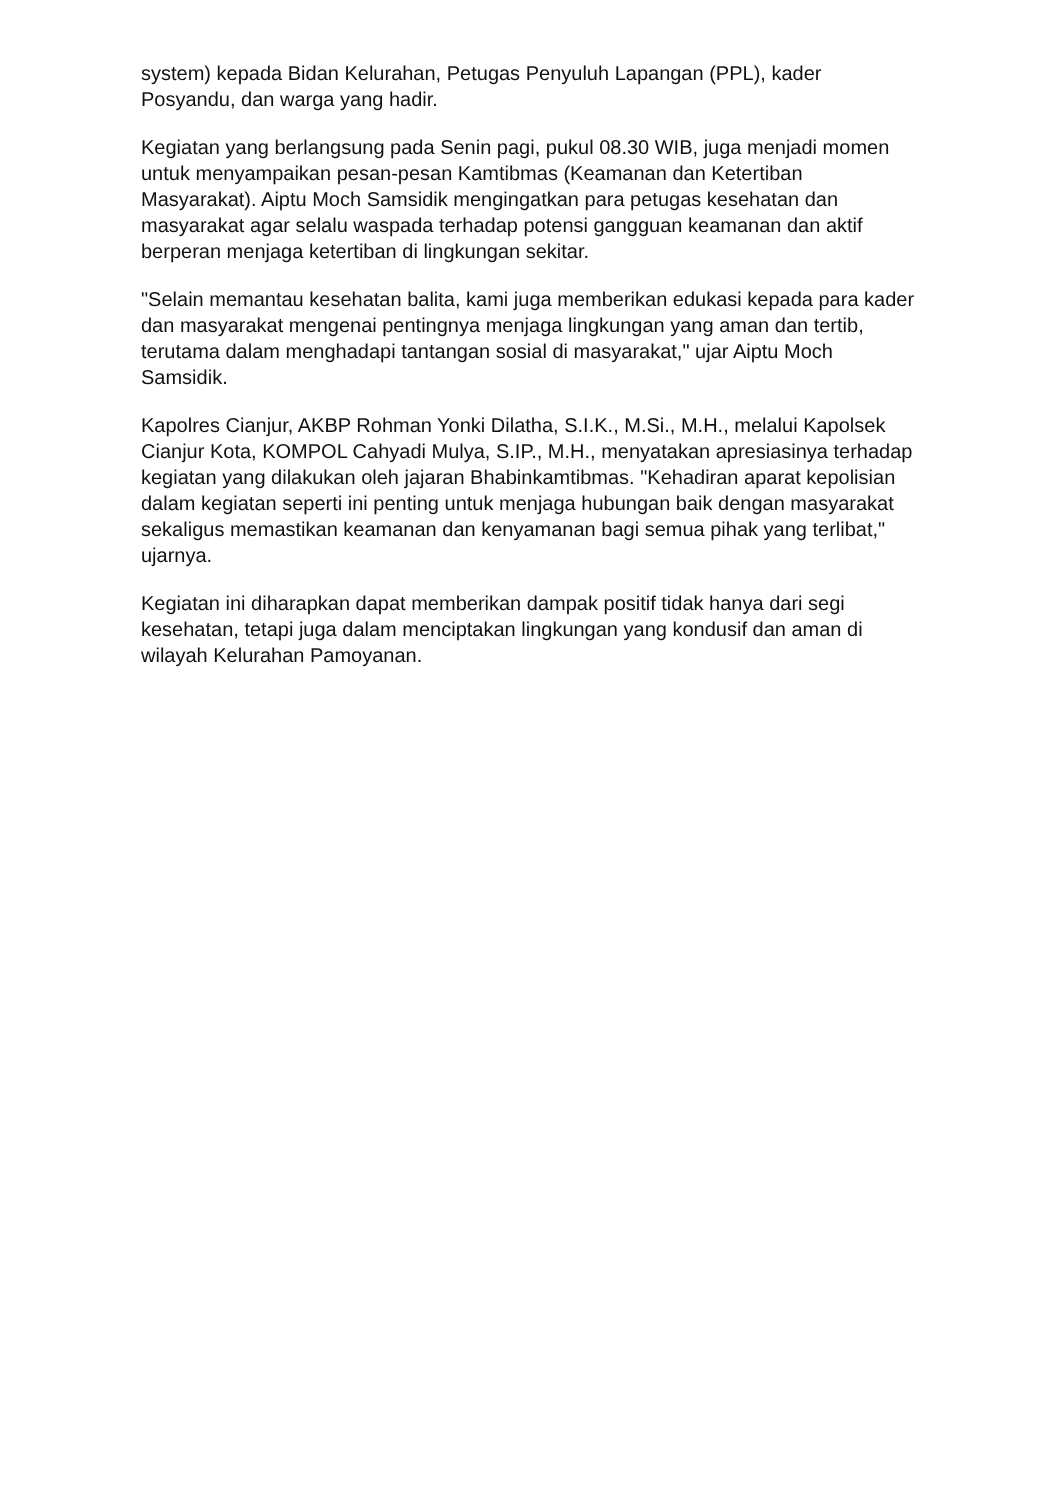system) kepada Bidan Kelurahan, Petugas Penyuluh Lapangan (PPL), kader Posyandu, dan warga yang hadir.
Kegiatan yang berlangsung pada Senin pagi, pukul 08.30 WIB, juga menjadi momen untuk menyampaikan pesan-pesan Kamtibmas (Keamanan dan Ketertiban Masyarakat). Aiptu Moch Samsidik mengingatkan para petugas kesehatan dan masyarakat agar selalu waspada terhadap potensi gangguan keamanan dan aktif berperan menjaga ketertiban di lingkungan sekitar.
"Selain memantau kesehatan balita, kami juga memberikan edukasi kepada para kader dan masyarakat mengenai pentingnya menjaga lingkungan yang aman dan tertib, terutama dalam menghadapi tantangan sosial di masyarakat," ujar Aiptu Moch Samsidik.
Kapolres Cianjur, AKBP Rohman Yonki Dilatha, S.I.K., M.Si., M.H., melalui Kapolsek Cianjur Kota, KOMPOL Cahyadi Mulya, S.IP., M.H., menyatakan apresiasinya terhadap kegiatan yang dilakukan oleh jajaran Bhabinkamtibmas. "Kehadiran aparat kepolisian dalam kegiatan seperti ini penting untuk menjaga hubungan baik dengan masyarakat sekaligus memastikan keamanan dan kenyamanan bagi semua pihak yang terlibat," ujarnya.
Kegiatan ini diharapkan dapat memberikan dampak positif tidak hanya dari segi kesehatan, tetapi juga dalam menciptakan lingkungan yang kondusif dan aman di wilayah Kelurahan Pamoyanan.